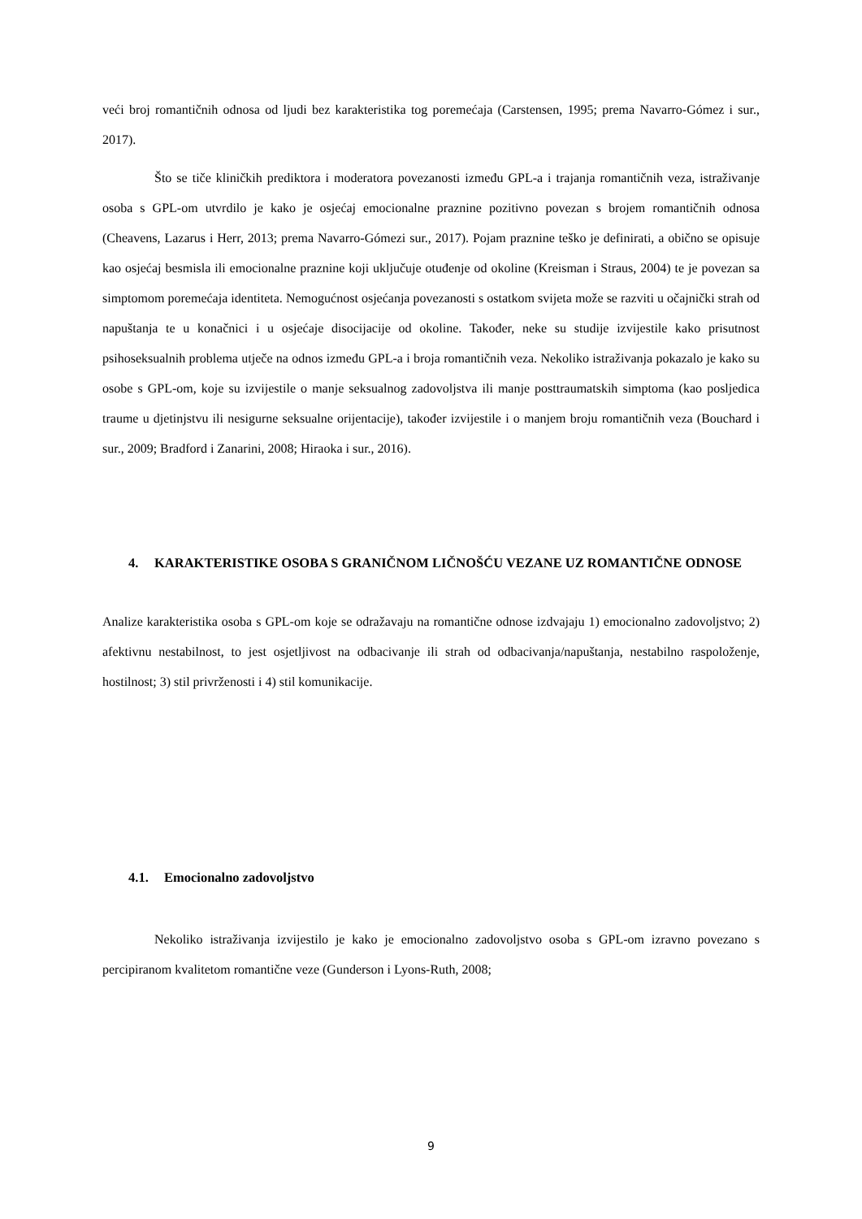veći broj romantičnih odnosa od ljudi bez karakteristika tog poremećaja (Carstensen, 1995; prema Navarro-Gómez i sur., 2017).
Što se tiče kliničkih prediktora i moderatora povezanosti između GPL-a i trajanja romantičnih veza, istraživanje osoba s GPL-om utvrdilo je kako je osjećaj emocionalne praznine pozitivno povezan s brojem romantičnih odnosa (Cheavens, Lazarus i Herr, 2013; prema Navarro-Gómezi sur., 2017). Pojam praznine teško je definirati, a obično se opisuje kao osjećaj besmisla ili emocionalne praznine koji uključuje otuđenje od okoline (Kreisman i Straus, 2004) te je povezan sa simptomom poremećaja identiteta. Nemogućnost osjećanja povezanosti s ostatkom svijeta može se razviti u očajnički strah od napuštanja te u konačnici i u osjećaje disocijacije od okoline. Također, neke su studije izvijestile kako prisutnost psihoseksualnih problema utječe na odnos između GPL-a i broja romantičnih veza. Nekoliko istraživanja pokazalo je kako su osobe s GPL-om, koje su izvijestile o manje seksualnog zadovoljstva ili manje posttraumatskih simptoma (kao posljedica traume u djetinjstvu ili nesigurne seksualne orijentacije), također izvijestile i o manjem broju romantičnih veza (Bouchard i sur., 2009; Bradford i Zanarini, 2008; Hiraoka i sur., 2016).
4. KARAKTERISTIKE OSOBA S GRANIČNOM LIČNOŠĆU VEZANE UZ ROMANTIČNE ODNOSE
Analize karakteristika osoba s GPL-om koje se odražavaju na romantične odnose izdvajaju 1) emocionalno zadovoljstvo; 2) afektivnu nestabilnost, to jest osjetljivost na odbacivanje ili strah od odbacivanja/napuštanja, nestabilno raspoloženje, hostilnost; 3) stil privrženosti i 4) stil komunikacije.
4.1. Emocionalno zadovoljstvo
Nekoliko istraživanja izvijestilo je kako je emocionalno zadovoljstvo osoba s GPL-om izravno povezano s percipiranom kvalitetom romantične veze (Gunderson i Lyons-Ruth, 2008;
9